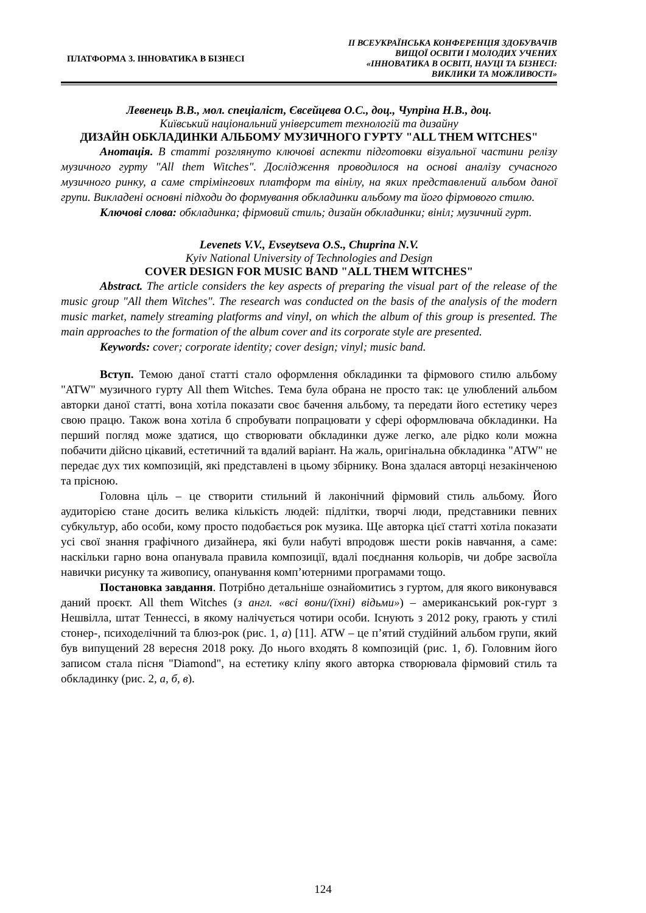ПЛАТФОРМА 3. ІННОВАТИКА В БІЗНЕСІ
ІІ ВСЕУКРАЇНСЬКА КОНФЕРЕНЦІЯ ЗДОБУВАЧІВ
ВИЩОЇ ОСВІТИ І МОЛОДИХ УЧЕНИХ
«ІННОВАТИКА В ОСВІТІ, НАУЦІ ТА БІЗНЕСІ:
ВИКЛИКИ ТА МОЖЛИВОСТІ»
Левенець В.В., мол. спеціаліст, Євсейцева О.С., доц., Чупріна Н.В., доц.
Київський національний університет технологій та дизайну
ДИЗАЙН ОБКЛАДИНКИ АЛЬБОМУ МУЗИЧНОГО ГУРТУ "ALL THEM WITCHES"
Анотація. В статті розглянуто ключові аспекти підготовки візуальної частини релізу музичного гурту "All them Witches". Дослідження проводилося на основі аналізу сучасного музичного ринку, а саме стрімінгових платформ та вінілу, на яких представлений альбом даної групи. Викладені основні підходи до формування обкладинки альбому та його фірмового стилю.
Ключові слова: обкладинка; фірмовий стиль; дизайн обкладинки; вініл; музичний гурт.
Levenets V.V., Evseytseva O.S., Chuprina N.V.
Kyiv National University of Technologies and Design
COVER DESIGN FOR MUSIC BAND "ALL THEM WITCHES"
Abstract. The article considers the key aspects of preparing the visual part of the release of the music group "All them Witches". The research was conducted on the basis of the analysis of the modern music market, namely streaming platforms and vinyl, on which the album of this group is presented. The main approaches to the formation of the album cover and its corporate style are presented.
Keywords: cover; corporate identity; cover design; vinyl; music band.
Вступ. Темою даної статті стало оформлення обкладинки та фірмового стилю альбому "ATW" музичного гурту All them Witches. Тема була обрана не просто так: це улюблений альбом авторки даної статті, вона хотіла показати своє бачення альбому, та передати його естетику через свою працю. Також вона хотіла б спробувати попрацювати у сфері оформлювача обкладинки. На перший погляд може здатися, що створювати обкладинки дуже легко, але рідко коли можна побачити дійсно цікавий, естетичний та вдалий варіант. На жаль, оригінальна обкладинка "ATW" не передає дух тих композицій, які представлені в цьому збірнику. Вона здалася авторці незакінченою та прісною.
Головна ціль – це створити стильний й лаконічний фірмовий стиль альбому. Його аудиторією стане досить велика кількість людей: підлітки, творчі люди, представники певних субкультур, або особи, кому просто подобається рок музика. Ще авторка цієї статті хотіла показати усі свої знання графічного дизайнера, які були набуті впродовж шести років навчання, а саме: наскільки гарно вона опанувала правила композиції, вдалі поєднання кольорів, чи добре засвоїла навички рисунку та живопису, опанування комп’ютерними програмами тощо.
Постановка завдання. Потрібно детальніше ознайомитись з гуртом, для якого виконувався даний проєкт. All them Witches (з англ. «всі вони/(їхні) відьми») – американський рок-гурт з Нешвілла, штат Теннессі, в якому налічується чотири особи. Існують з 2012 року, грають у стилі стонер-, психоделічний та блюз-рок (рис. 1, а) [11]. ATW – це п’ятий студійний альбом групи, який був випущений 28 вересня 2018 року. До нього входять 8 композицій (рис. 1, б). Головним його записом стала пісня "Diamond", на естетику кліпу якого авторка створювала фірмовий стиль та обкладинку (рис. 2, а, б, в).
124